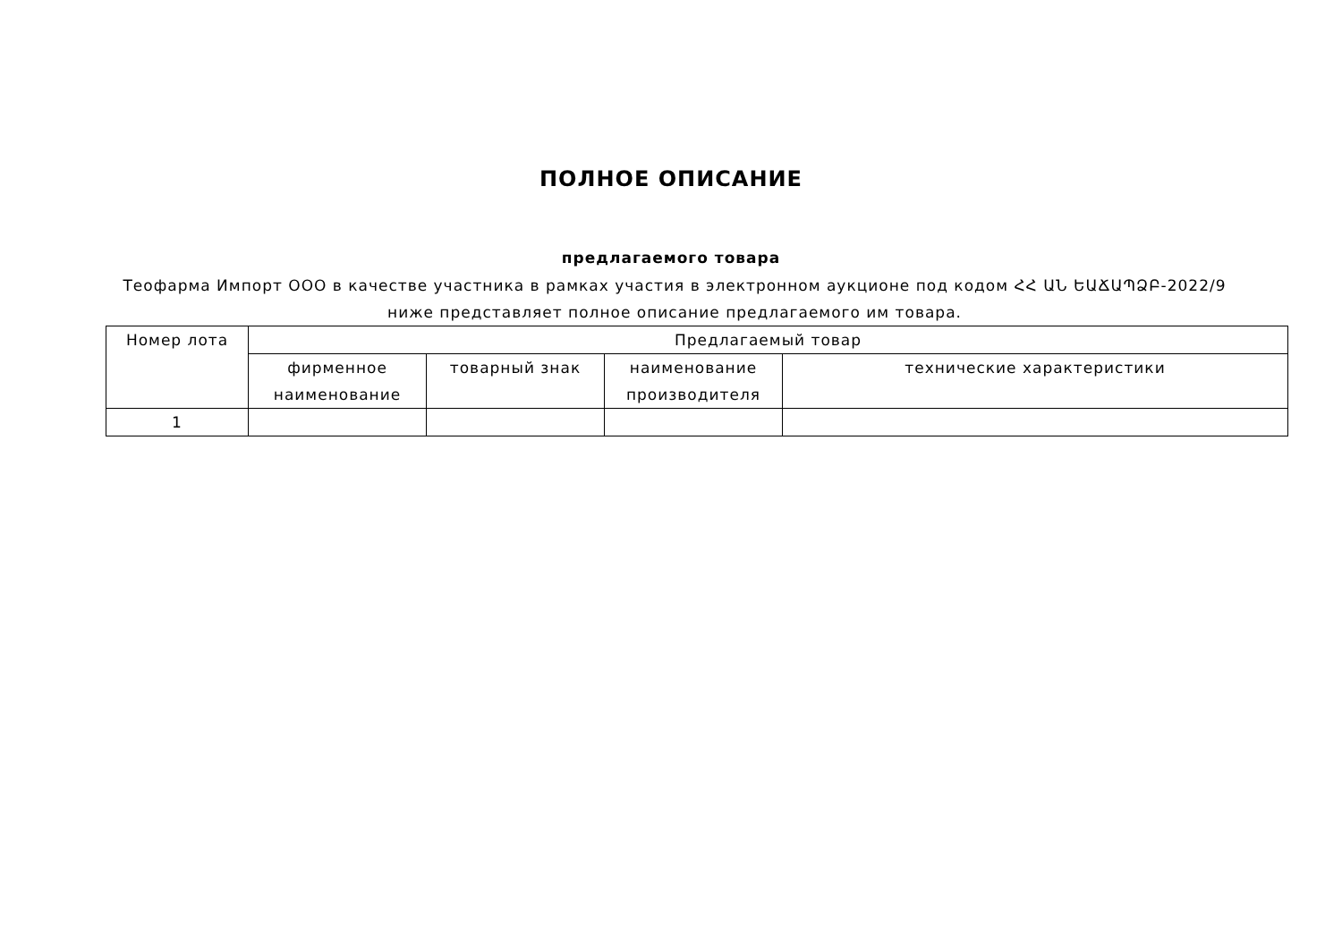ПОЛНОЕ ОПИСАНИЕ
предлагаемого товара
Теофарма Импорт ООО в качестве участника в рамках участия в электронном аукционе под кодом ՀՀ ԱՆ ԵԱՃԱՊՁԲ-2022/9 ниже представляет полное описание предлагаемого им товара.
| Номер лота | Предлагаемый товар | | | |
| --- | --- | --- | --- | --- |
| | фирменное наименование | товарный знак | наименование производителя | технические характеристики |
| 1 | | | | |